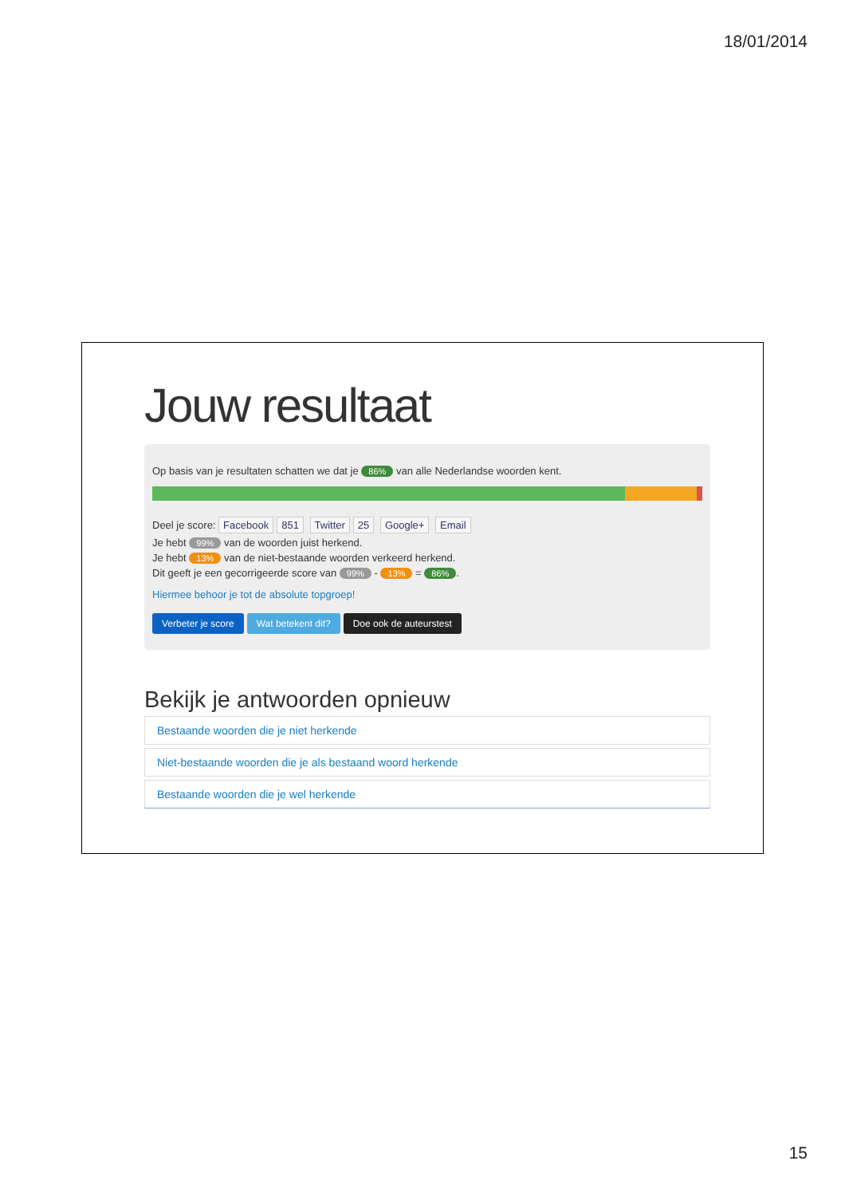18/01/2014
Jouw resultaat
Op basis van je resultaten schatten we dat je 86% van alle Nederlandse woorden kent.
Deel je score: Facebook 851 Twitter 25 Google+ Email
Je hebt 99% van de woorden juist herkend.
Je hebt 13% van de niet-bestaande woorden verkeerd herkend.
Dit geeft je een gecorrigeerde score van 99% - 13% = 86%.
Hiermee behoor je tot de absolute topgroep!
Verbeter je score Wat betekent dit? Doe ook de auteurstest
Bekijk je antwoorden opnieuw
Bestaande woorden die je niet herkende
Niet-bestaande woorden die je als bestaand woord herkende
Bestaande woorden die je wel herkende
15